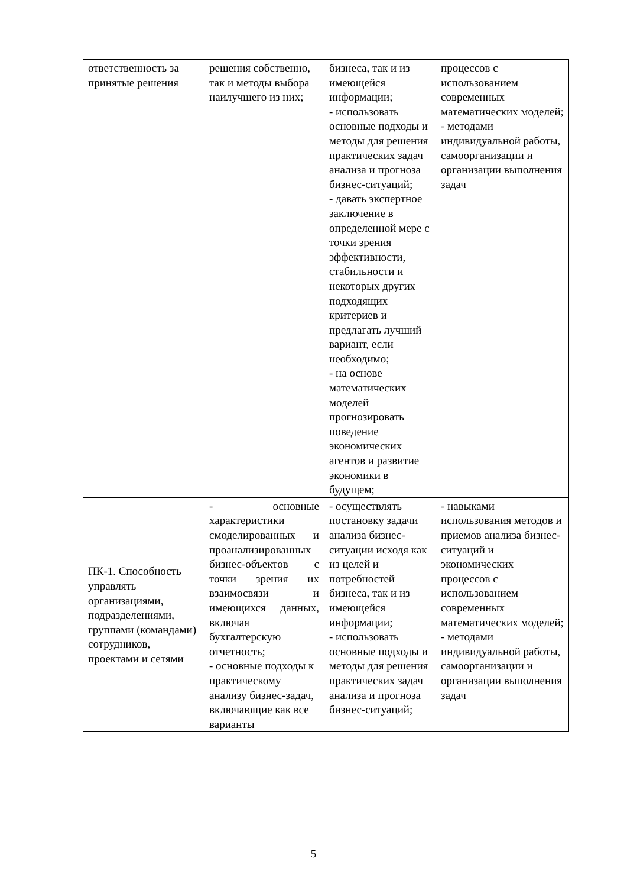| ответственность за принятые решения | решения собственно, так и методы выбора наилучшего из них; | бизнеса, так и из имеющейся информации; - использовать основные подходы и методы для решения практических задач анализа и прогноза бизнес-ситуаций; - давать экспертное заключение в определенной мере с точки зрения эффективности, стабильности и некоторых других подходящих критериев и предлагать лучший вариант, если необходимо; - на основе математических моделей прогнозировать поведение экономических агентов и развитие экономики в будущем; | процессов с использованием современных математических моделей; - методами индивидуальной работы, самоорганизации и организации выполнения задач |
| ПК-1. Способность управлять организациями, подразделениями, группами (командами) сотрудников, проектами и сетями | - основные характеристики смоделированных и проанализированных бизнес-объектов с точки зрения их взаимосвязи и имеющихся данных, включая бухгалтерскую отчетность; - основные подходы к практическому анализу бизнес-задач, включающие как все варианты | - осуществлять постановку задачи анализа бизнес-ситуации исходя как из целей и потребностей бизнеса, так и из имеющейся информации; - использовать основные подходы и методы для решения практических задач анализа и прогноза бизнес-ситуаций; | - навыками использования методов и приемов анализа бизнес-ситуаций и экономических процессов с использованием современных математических моделей; - методами индивидуальной работы, самоорганизации и организации выполнения задач |
5